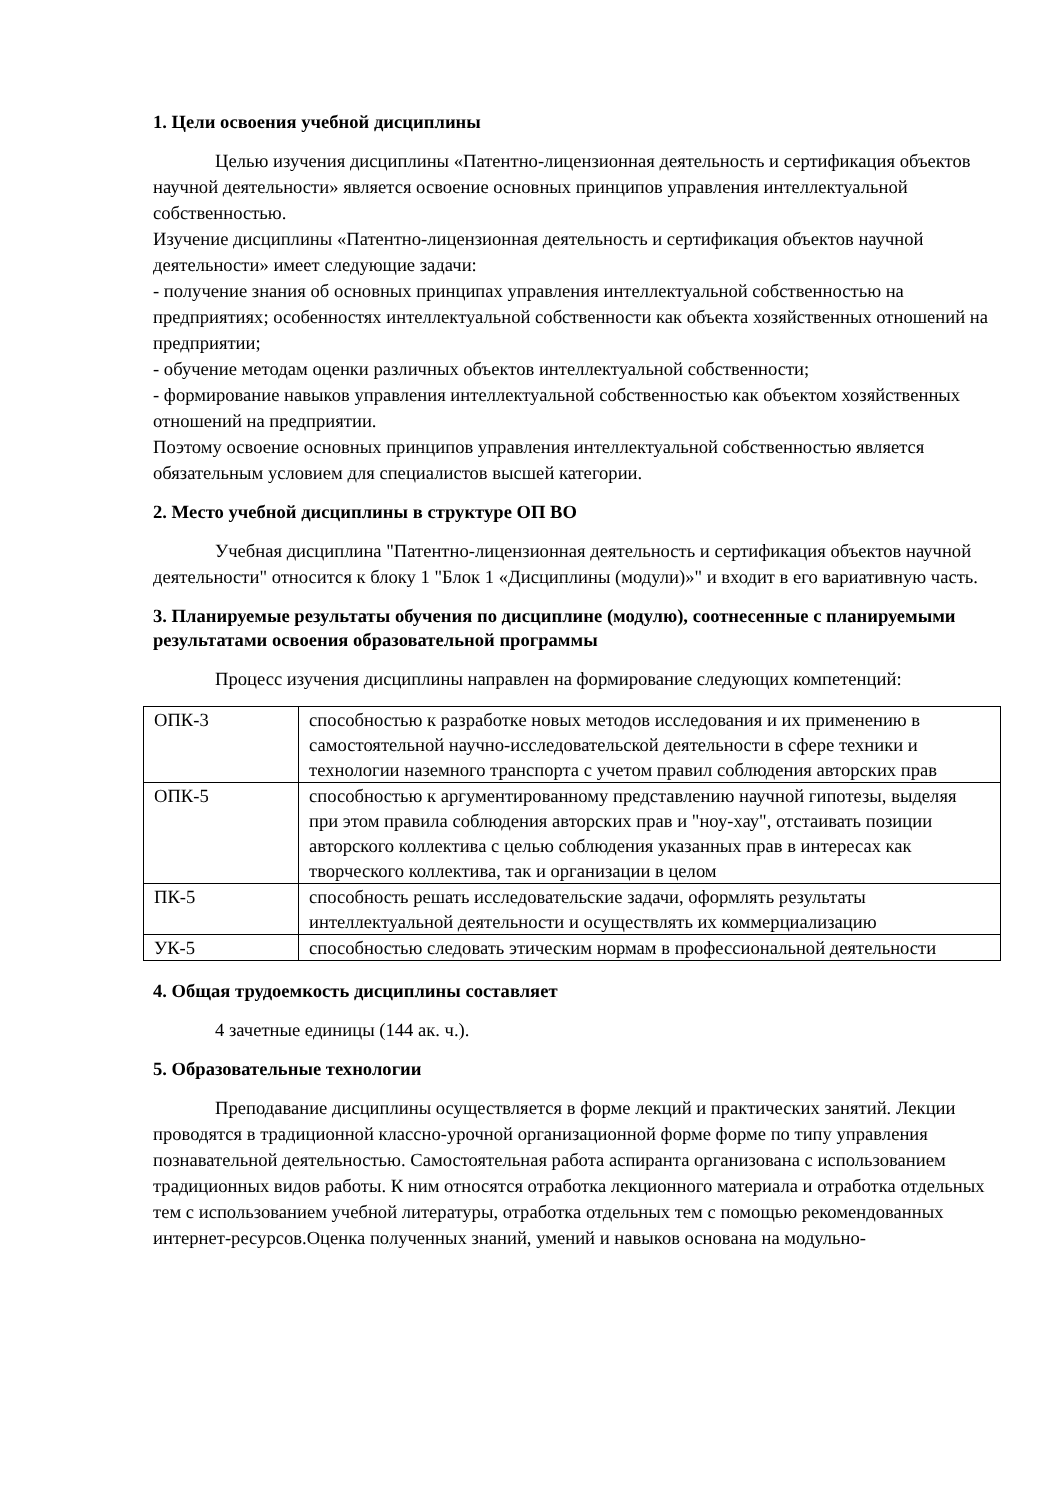1. Цели освоения учебной дисциплины
Целью изучения дисциплины «Патентно-лицензионная деятельность и сертификация объектов научной деятельности» является освоение основных принципов управления интеллектуальной собственностью.
Изучение дисциплины «Патентно-лицензионная деятельность и сертификация объектов научной деятельности» имеет следующие задачи:
- получение знания об основных принципах управления интеллектуальной собственностью на предприятиях; особенностях интеллектуальной собственности как объекта хозяйственных отношений на предприятии;
- обучение методам оценки различных объектов интеллектуальной собственности;
- формирование навыков управления интеллектуальной собственностью как объектом хозяйственных отношений на предприятии.
Поэтому освоение основных принципов управления интеллектуальной собственностью является обязательным условием для специалистов высшей категории.
2. Место учебной дисциплины в структуре ОП ВО
Учебная дисциплина "Патентно-лицензионная деятельность и сертификация объектов научной деятельности" относится к блоку 1 "Блок 1 «Дисциплины (модули)»" и входит в его вариативную часть.
3. Планируемые результаты обучения по дисциплине (модулю), соотнесенные с планируемыми результатами освоения образовательной программы
Процесс изучения дисциплины направлен на формирование следующих компетенций:
| ОПК-3 | способностью к разработке новых методов исследования и их применению в самостоятельной научно-исследовательской деятельности в сфере техники и технологии наземного транспорта с учетом правил соблюдения авторских прав |
| ОПК-5 | способностью к аргументированному представлению научной гипотезы, выделяя при этом правила соблюдения авторских прав и "ноу-хау", отстаивать позиции авторского коллектива с целью соблюдения указанных прав в интересах как творческого коллектива, так и организации в целом |
| ПК-5 | способность решать исследовательские задачи, оформлять результаты интеллектуальной деятельности и осуществлять их коммерциализацию |
| УК-5 | способностью следовать этическим нормам в профессиональной деятельности |
4. Общая трудоемкость дисциплины составляет
4 зачетные единицы (144 ак. ч.).
5. Образовательные технологии
Преподавание дисциплины осуществляется в форме лекций и практических занятий. Лекции проводятся в традиционной классно-урочной организационной форме форме по типу управления познавательной деятельностью. Самостоятельная работа аспиранта организована с использованием традиционных видов работы. К ним относятся отработка лекционного материала и отработка отдельных тем с использованием учебной литературы, отработка отдельных тем с помощью рекомендованных интернет-ресурсов.Оценка полученных знаний, умений и навыков основана на модульно-